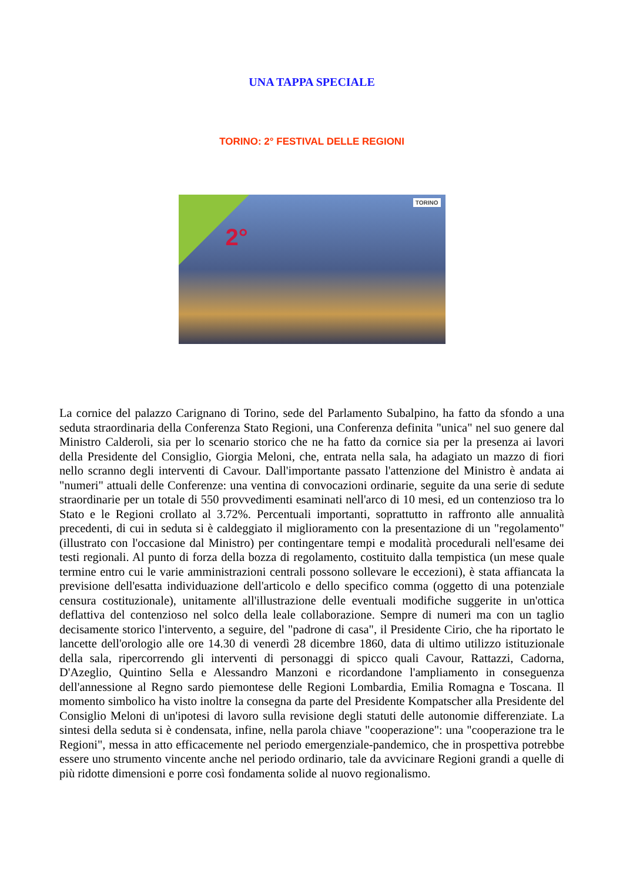UNA TAPPA SPECIALE
TORINO: 2° FESTIVAL DELLE REGIONI
2°
TORINO
La cornice del palazzo Carignano di Torino, sede del Parlamento Subalpino, ha fatto da sfondo a una seduta straordinaria della Conferenza Stato Regioni, una Conferenza definita "unica" nel suo genere dal Ministro Calderoli, sia per lo scenario storico che ne ha fatto da cornice sia per la presenza ai lavori della Presidente del Consiglio, Giorgia Meloni, che, entrata nella sala, ha adagiato un mazzo di fiori nello scranno degli interventi di Cavour. Dall'importante passato l'attenzione del Ministro è andata ai "numeri" attuali delle Conferenze: una ventina di convocazioni ordinarie, seguite da una serie di sedute straordinarie per un totale di 550 provvedimenti esaminati nell'arco di 10 mesi, ed un contenzioso tra lo Stato e le Regioni crollato al 3.72%. Percentuali importanti, soprattutto in raffronto alle annualità precedenti, di cui in seduta si è caldeggiato il miglioramento con la presentazione di un "regolamento" (illustrato con l'occasione dal Ministro) per contingentare tempi e modalità procedurali nell'esame dei testi regionali. Al punto di forza della bozza di regolamento, costituito dalla tempistica (un mese quale termine entro cui le varie amministrazioni centrali possono sollevare le eccezioni), è stata affiancata la previsione dell'esatta individuazione dell'articolo e dello specifico comma (oggetto di una potenziale censura costituzionale), unitamente all'illustrazione delle eventuali modifiche suggerite in un'ottica deflattiva del contenzioso nel solco della leale collaborazione. Sempre di numeri ma con un taglio decisamente storico l'intervento, a seguire, del "padrone di casa", il Presidente Cirio, che ha riportato le lancette dell'orologio alle ore 14.30 di venerdì 28 dicembre 1860, data di ultimo utilizzo istituzionale della sala, ripercorrendo gli interventi di personaggi di spicco quali Cavour, Rattazzi, Cadorna, D'Azeglio, Quintino Sella e Alessandro Manzoni e ricordandone l'ampliamento in conseguenza dell'annessione al Regno sardo piemontese delle Regioni Lombardia, Emilia Romagna e Toscana. Il momento simbolico ha visto inoltre la consegna da parte del Presidente Kompatscher alla Presidente del Consiglio Meloni di un'ipotesi di lavoro sulla revisione degli statuti delle autonomie differenziate. La sintesi della seduta si è condensata, infine, nella parola chiave "cooperazione": una "cooperazione tra le Regioni", messa in atto efficacemente nel periodo emergenziale-pandemico, che in prospettiva potrebbe essere uno strumento vincente anche nel periodo ordinario, tale da avvicinare Regioni grandi a quelle di più ridotte dimensioni e porre così fondamenta solide al nuovo regionalismo.